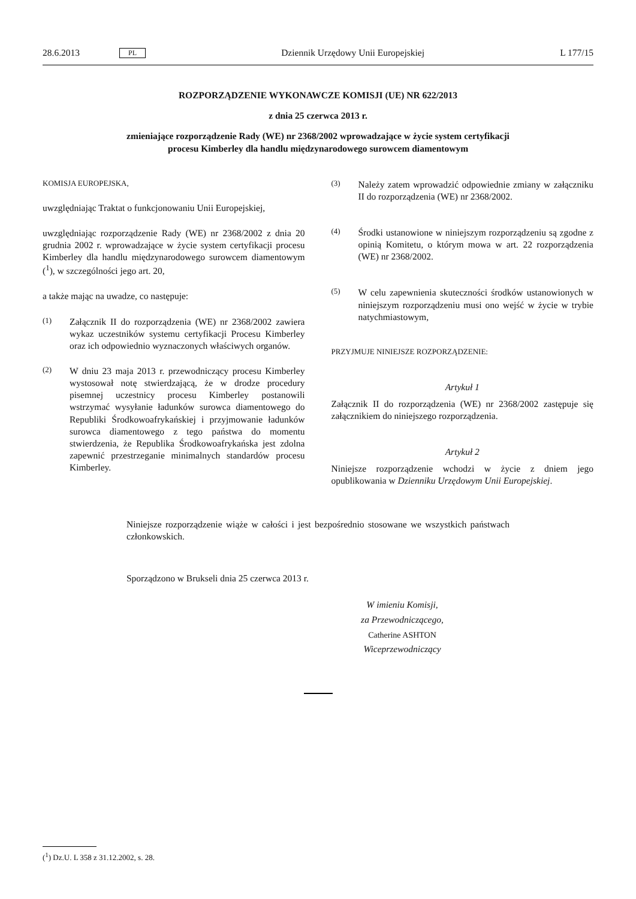28.6.2013 PL Dziennik Urzędowy Unii Europejskiej L 177/15
ROZPORZĄDZENIE WYKONAWCZE KOMISJI (UE) NR 622/2013
z dnia 25 czerwca 2013 r.
zmieniające rozporządzenie Rady (WE) nr 2368/2002 wprowadzające w życie system certyfikacji
procesu Kimberley dla handlu międzynarodowego surowcem diamentowym
KOMISJA EUROPEJSKA,
uwzględniając Traktat o funkcjonowaniu Unii Europejskiej,
uwzględniając rozporządzenie Rady (WE) nr 2368/2002 z dnia 20 grudnia 2002 r. wprowadzające w życie system certyfikacji procesu Kimberley dla handlu międzynarodowego surowcem diamentowym (<sup>1</sup>), w szczególności jego art. 20,
a także mając na uwadze, co następuje:
(1) Załącznik II do rozporządzenia (WE) nr 2368/2002 zawiera wykaz uczestników systemu certyfikacji Procesu Kimberley oraz ich odpowiednio wyznaczonych właściwych organów.
(2) W dniu 23 maja 2013 r. przewodniczący procesu Kimberley wystosował notę stwierdzającą, że w drodze procedury pisemnej uczestnicy procesu Kimberley postanowili wstrzymać wysyłanie ładunków surowca diamentowego do Republiki Środkowoafrykańskiej i przyjmowanie ładunków surowca diamentowego z tego państwa do momentu stwierdzenia, że Republika Środkowoafrykańska jest zdolna zapewnić przestrzeganie minimalnych standardów procesu Kimberley.
(3) Należy zatem wprowadzić odpowiednie zmiany w załączniku II do rozporządzenia (WE) nr 2368/2002.
(4) Środki ustanowione w niniejszym rozporządzeniu są zgodne z opinią Komitetu, o którym mowa w art. 22 rozporządzenia (WE) nr 2368/2002.
(5) W celu zapewnienia skuteczności środków ustanowionych w niniejszym rozporządzeniu musi ono wejść w życie w trybie natychmiastowym,
PRZYJMUJE NINIEJSZE ROZPORZĄDZENIE:
Artykuł 1
Załącznik II do rozporządzenia (WE) nr 2368/2002 zastępuje się załącznikiem do niniejszego rozporządzenia.
Artykuł 2
Niniejsze rozporządzenie wchodzi w życie z dniem jego opublikowania w Dzienniku Urzędowym Unii Europejskiej.
Niniejsze rozporządzenie wiąże w całości i jest bezpośrednio stosowane we wszystkich państwach członkowskich.
Sporządzono w Brukseli dnia 25 czerwca 2013 r.
W imieniu Komisji,
za Przewodniczącego,
Catherine ASHTON
Wiceprzewodniczący
(<sup>1</sup>) Dz.U. L 358 z 31.12.2002, s. 28.